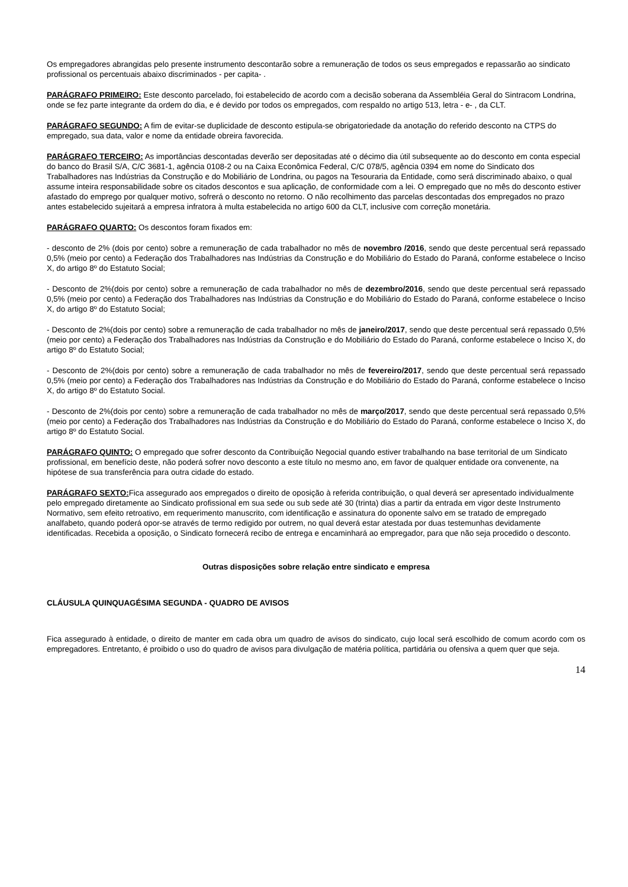Os empregadores abrangidas pelo presente instrumento descontarão sobre a remuneração de todos os seus empregados e repassarão ao sindicato profissional os percentuais abaixo discriminados - per capita- .
PARÁGRAFO PRIMEIRO: Este desconto parcelado, foi estabelecido de acordo com a decisão soberana da Assembléia Geral do Sintracom Londrina, onde se fez parte integrante da ordem do dia, e é devido por todos os empregados, com respaldo no artigo 513, letra - e- , da CLT.
PARÁGRAFO SEGUNDO: A fim de evitar-se duplicidade de desconto estipula-se obrigatoriedade da anotação do referido desconto na CTPS do empregado, sua data, valor e nome da entidade obreira favorecida.
PARÁGRAFO TERCEIRO: As importâncias descontadas deverão ser depositadas até o décimo dia útil subsequente ao do desconto em conta especial do banco do Brasil S/A, C/C 3681-1, agência 0108-2 ou na Caixa Econômica Federal, C/C 078/5, agência 0394 em nome do Sindicato dos Trabalhadores nas Indústrias da Construção e do Mobiliário de Londrina, ou pagos na Tesouraria da Entidade, como será discriminado abaixo, o qual assume inteira responsabilidade sobre os citados descontos e sua aplicação, de conformidade com a lei. O empregado que no mês do desconto estiver afastado do emprego por qualquer motivo, sofrerá o desconto no retorno. O não recolhimento das parcelas descontadas dos empregados no prazo antes estabelecido sujeitará a empresa infratora à multa estabelecida no artigo 600 da CLT, inclusive com correção monetária.
PARÁGRAFO QUARTO: Os descontos foram fixados em:
- desconto de 2% (dois por cento) sobre a remuneração de cada trabalhador no mês de novembro /2016, sendo que deste percentual será repassado 0,5% (meio por cento) a Federação dos Trabalhadores nas Indústrias da Construção e do Mobiliário do Estado do Paraná, conforme estabelece o Inciso X, do artigo 8º do Estatuto Social;
- Desconto de 2%(dois por cento) sobre a remuneração de cada trabalhador no mês de dezembro/2016, sendo que deste percentual será repassado 0,5% (meio por cento) a Federação dos Trabalhadores nas Indústrias da Construção e do Mobiliário do Estado do Paraná, conforme estabelece o Inciso X, do artigo 8º do Estatuto Social;
- Desconto de 2%(dois por cento) sobre a remuneração de cada trabalhador no mês de janeiro/2017, sendo que deste percentual será repassado 0,5% (meio por cento) a Federação dos Trabalhadores nas Indústrias da Construção e do Mobiliário do Estado do Paraná, conforme estabelece o Inciso X, do artigo 8º do Estatuto Social;
- Desconto de 2%(dois por cento) sobre a remuneração de cada trabalhador no mês de fevereiro/2017, sendo que deste percentual será repassado 0,5% (meio por cento) a Federação dos Trabalhadores nas Indústrias da Construção e do Mobiliário do Estado do Paraná, conforme estabelece o Inciso X, do artigo 8º do Estatuto Social.
- Desconto de 2%(dois por cento) sobre a remuneração de cada trabalhador no mês de março/2017, sendo que deste percentual será repassado 0,5% (meio por cento) a Federação dos Trabalhadores nas Indústrias da Construção e do Mobiliário do Estado do Paraná, conforme estabelece o Inciso X, do artigo 8º do Estatuto Social.
PARÁGRAFO QUINTO: O empregado que sofrer desconto da Contribuição Negocial quando estiver trabalhando na base territorial de um Sindicato profissional, em benefício deste, não poderá sofrer novo desconto a este título no mesmo ano, em favor de qualquer entidade ora convenente, na hipótese de sua transferência para outra cidade do estado.
PARÁGRAFO SEXTO: Fica assegurado aos empregados o direito de oposição à referida contribuição, o qual deverá ser apresentado individualmente pelo empregado diretamente ao Sindicato profissional em sua sede ou sub sede até 30 (trinta) dias a partir da entrada em vigor deste Instrumento Normativo, sem efeito retroativo, em requerimento manuscrito, com identificação e assinatura do oponente salvo em se tratado de empregado analfabeto, quando poderá opor-se através de termo redigido por outrem, no qual deverá estar atestada por duas testemunhas devidamente identificadas. Recebida a oposição, o Sindicato fornecerá recibo de entrega e encaminhará ao empregador, para que não seja procedido o desconto.
Outras disposições sobre relação entre sindicato e empresa
CLÁUSULA QUINQUAGÉSIMA SEGUNDA - QUADRO DE AVISOS
Fica assegurado à entidade, o direito de manter em cada obra um quadro de avisos do sindicato, cujo local será escolhido de comum acordo com os empregadores. Entretanto, é proibido o uso do quadro de avisos para divulgação de matéria política, partidária ou ofensiva a quem quer que seja.
14